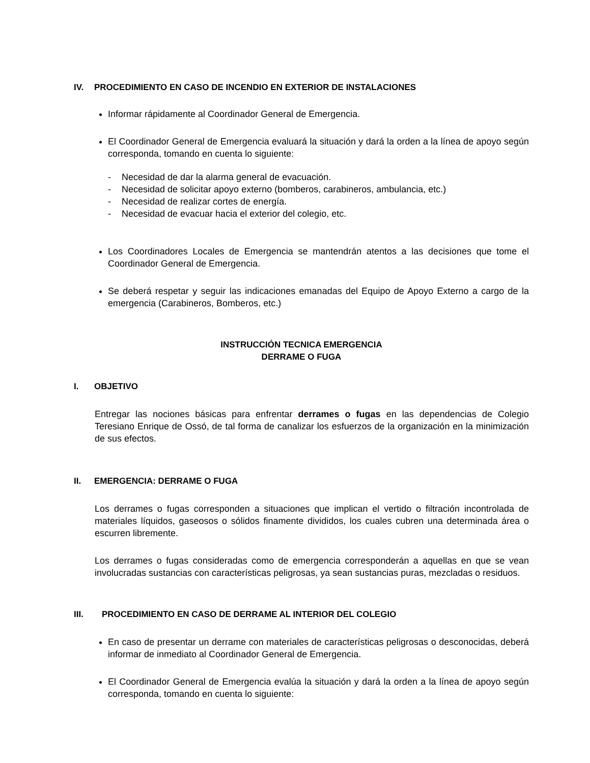IV. PROCEDIMIENTO EN CASO DE INCENDIO EN EXTERIOR DE INSTALACIONES
Informar rápidamente al Coordinador General de Emergencia.
El Coordinador General de Emergencia evaluará la situación y dará la orden a la línea de apoyo según corresponda, tomando en cuenta lo siguiente:
- Necesidad de dar la alarma general de evacuación.
- Necesidad de solicitar apoyo externo (bomberos, carabineros, ambulancia, etc.)
- Necesidad de realizar cortes de energía.
- Necesidad de evacuar hacia el exterior del colegio, etc.
Los Coordinadores Locales de Emergencia se mantendrán atentos a las decisiones que tome el Coordinador General de Emergencia.
Se deberá respetar y seguir las indicaciones emanadas del Equipo de Apoyo Externo a cargo de la emergencia (Carabineros, Bomberos, etc.)
INSTRUCCIÓN TECNICA EMERGENCIA
DERRAME O FUGA
I. OBJETIVO
Entregar las nociones básicas para enfrentar derrames o fugas en las dependencias de Colegio Teresiano Enrique de Ossó, de tal forma de canalizar los esfuerzos de la organización en la minimización de sus efectos.
II. EMERGENCIA: DERRAME O FUGA
Los derrames o fugas corresponden a situaciones que implican el vertido o filtración incontrolada de materiales líquidos, gaseosos o sólidos finamente divididos, los cuales cubren una determinada área o escurren libremente.
Los derrames o fugas consideradas como de emergencia corresponderán a aquellas en que se vean involucradas sustancias con características peligrosas, ya sean sustancias puras, mezcladas o residuos.
III. PROCEDIMIENTO EN CASO DE DERRAME AL INTERIOR DEL COLEGIO
En caso de presentar un derrame con materiales de características peligrosas o desconocidas, deberá informar de inmediato al Coordinador General de Emergencia.
El Coordinador General de Emergencia evalúa la situación y dará la orden a la línea de apoyo según corresponda, tomando en cuenta lo siguiente: